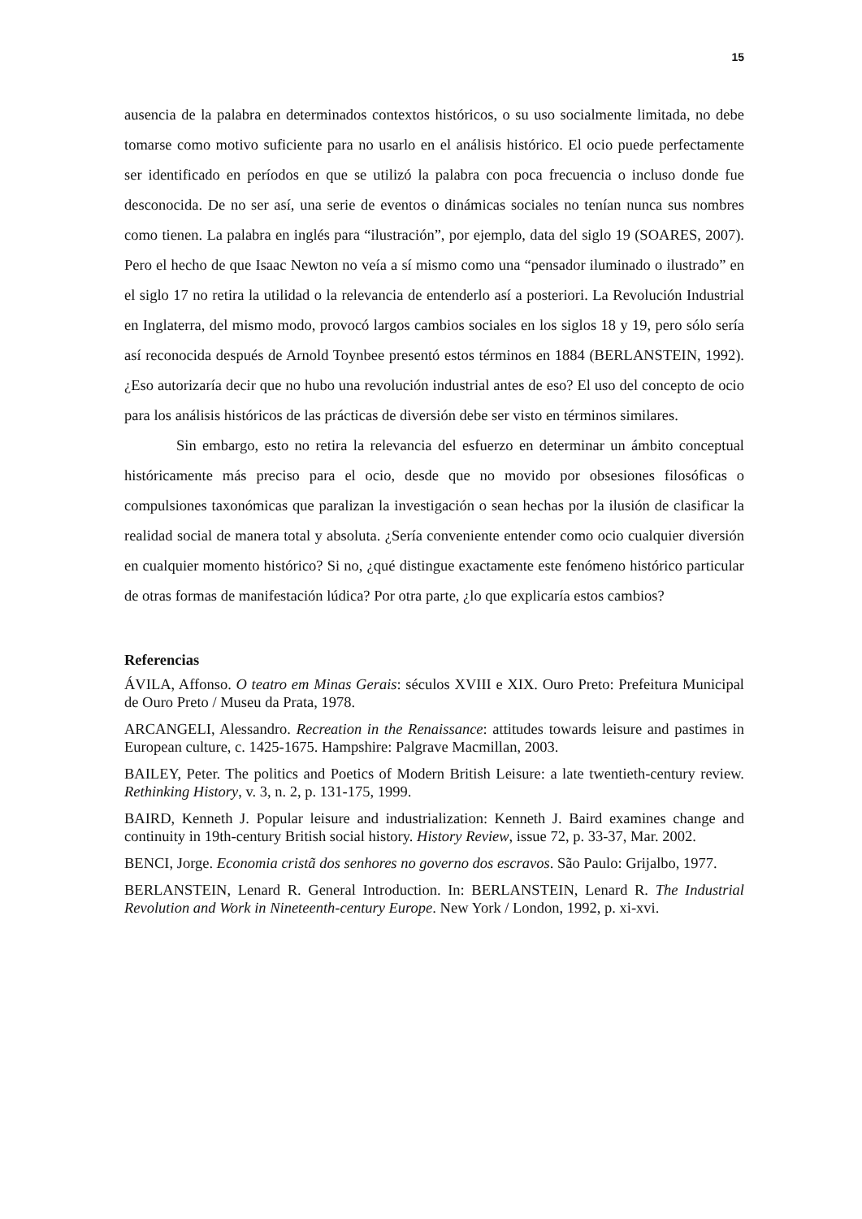15
ausencia de la palabra en determinados contextos históricos, o su uso socialmente limitada, no debe tomarse como motivo suficiente para no usarlo en el análisis histórico. El ocio puede perfectamente ser identificado en períodos en que se utilizó la palabra con poca frecuencia o incluso donde fue desconocida. De no ser así, una serie de eventos o dinámicas sociales no tenían nunca sus nombres como tienen. La palabra en inglés para “ilustración”, por ejemplo, data del siglo 19 (SOARES, 2007). Pero el hecho de que Isaac Newton no veía a sí mismo como una “pensador iluminado o ilustrado” en el siglo 17 no retira la utilidad o la relevancia de entenderlo así a posteriori. La Revolución Industrial en Inglaterra, del mismo modo, provocó largos cambios sociales en los siglos 18 y 19, pero sólo sería así reconocida después de Arnold Toynbee presentó estos términos en 1884 (BERLANSTEIN, 1992). ¿Eso autorizaría decir que no hubo una revolución industrial antes de eso? El uso del concepto de ocio para los análisis históricos de las prácticas de diversión debe ser visto en términos similares.
Sin embargo, esto no retira la relevancia del esfuerzo en determinar un ámbito conceptual históricamente más preciso para el ocio, desde que no movido por obsesiones filosóficas o compulsiones taxonómicas que paralizan la investigación o sean hechas por la ilusión de clasificar la realidad social de manera total y absoluta. ¿Sería conveniente entender como ocio cualquier diversión en cualquier momento histórico? Si no, ¿qué distingue exactamente este fenómeno histórico particular de otras formas de manifestación lúdica? Por otra parte, ¿lo que explicaría estos cambios?
Referencias
ÁVILA, Affonso. O teatro em Minas Gerais: séculos XVIII e XIX. Ouro Preto: Prefeitura Municipal de Ouro Preto / Museu da Prata, 1978.
ARCANGELI, Alessandro. Recreation in the Renaissance: attitudes towards leisure and pastimes in European culture, c. 1425-1675. Hampshire: Palgrave Macmillan, 2003.
BAILEY, Peter. The politics and Poetics of Modern British Leisure: a late twentieth-century review. Rethinking History, v. 3, n. 2, p. 131-175, 1999.
BAIRD, Kenneth J. Popular leisure and industrialization: Kenneth J. Baird examines change and continuity in 19th-century British social history. History Review, issue 72, p. 33-37, Mar. 2002.
BENCI, Jorge. Economia cristã dos senhores no governo dos escravos. São Paulo: Grijalbo, 1977.
BERLANSTEIN, Lenard R. General Introduction. In: BERLANSTEIN, Lenard R. The Industrial Revolution and Work in Nineteenth-century Europe. New York / London, 1992, p. xi-xvi.